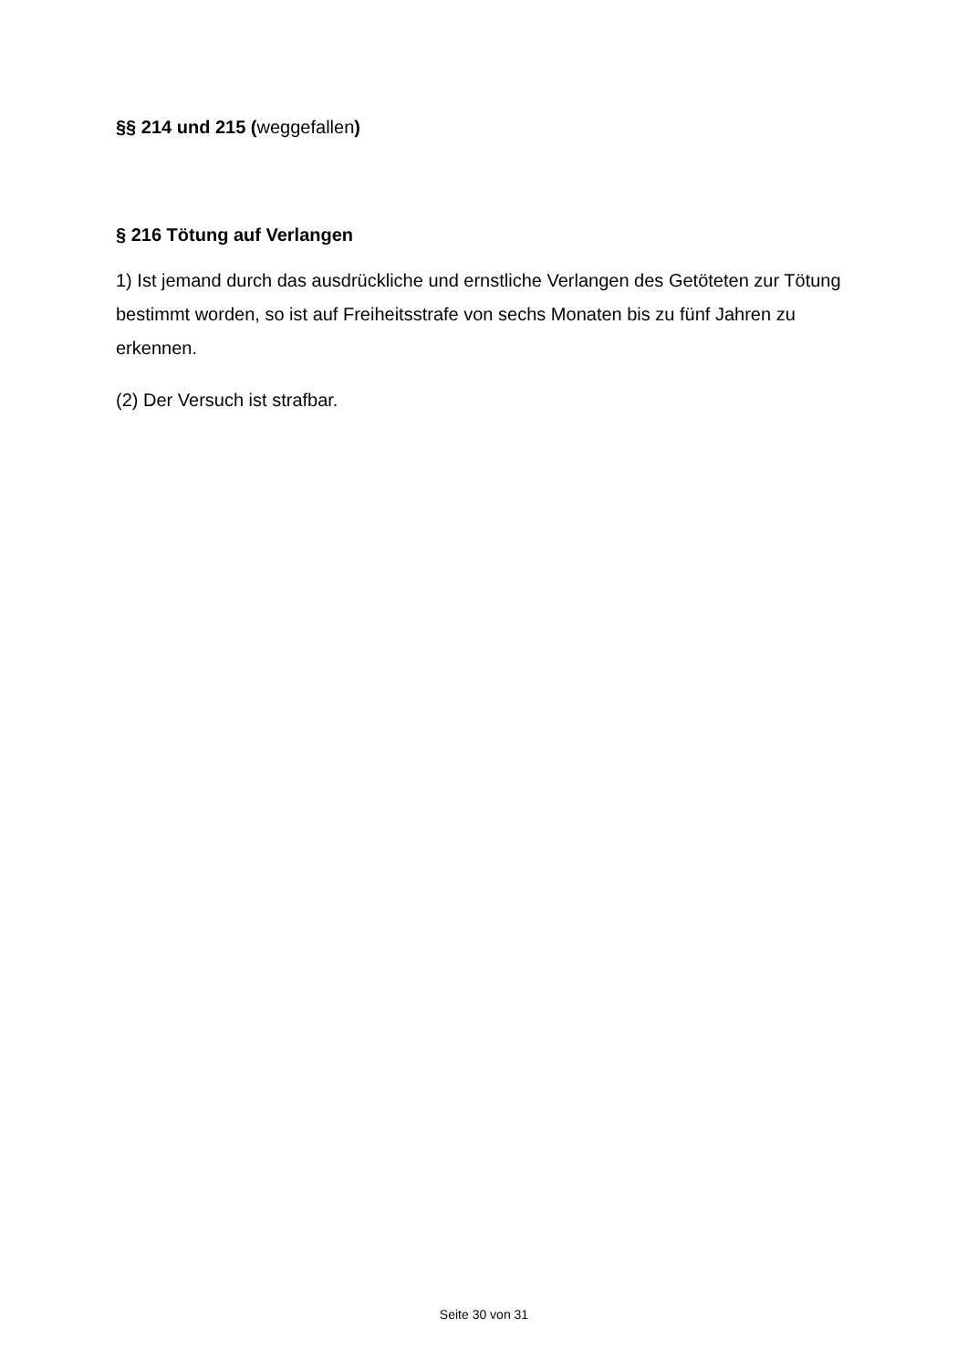§§ 214 und 215 (weggefallen)
§ 216 Tötung auf Verlangen
1) Ist jemand durch das ausdrückliche und ernstliche Verlangen des Getöteten zur Tötung bestimmt worden, so ist auf Freiheitsstrafe von sechs Monaten bis zu fünf Jahren zu erkennen.
(2) Der Versuch ist strafbar.
Seite 30 von 31